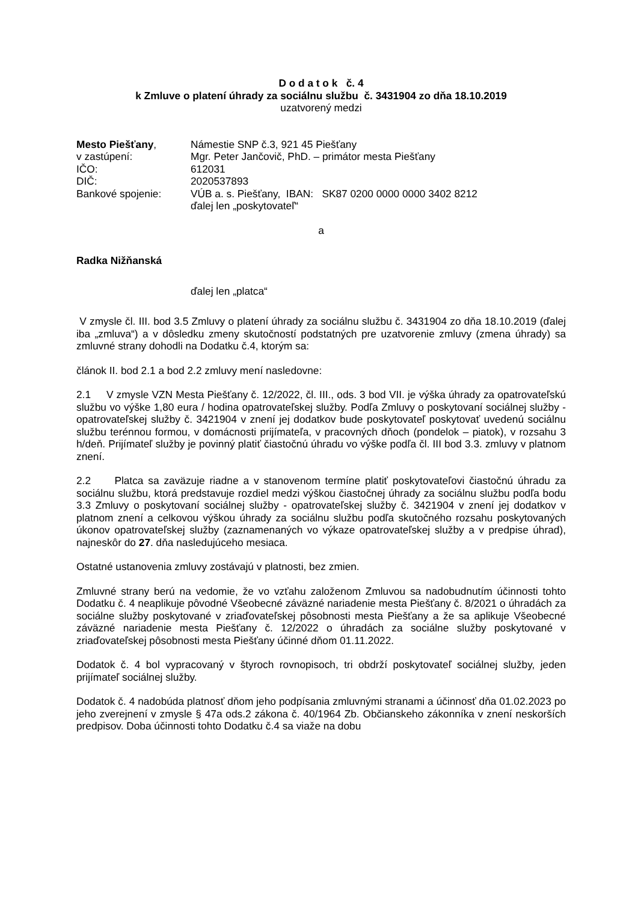D o d a t o k č. 4
k Zmluve o platení úhrady za sociálnu službu č. 3431904 zo dňa 18.10.2019
uzatvorený medzi
| Mesto Piešťany , | Námestie SNP č.3, 921 45 Piešťany |
| v zastúpení: | Mgr. Peter Jančovič, PhD. – primátor mesta Piešťany |
| IČO: | 612031 |
| DIČ: | 2020537893 |
| Bankové spojenie: | VÚB a. s. Piešťany, IBAN: SK87 0200 0000 0000 3402 8212 |
| | ďalej len „poskytovateľ“ |
a
Radka Nižňanská
ďalej len „platca“
V zmysle čl. III. bod 3.5 Zmluvy o platení úhrady za sociálnu službu č. 3431904 zo dňa 18.10.2019 (ďalej iba „zmluva“) a v dôsledku zmeny skutočností podstatných pre uzatvorenie zmluvy (zmena úhrady) sa zmluvné strany dohodli na Dodatku č.4, ktorým sa:
článok II. bod 2.1 a bod 2.2 zmluvy mení nasledovne:
2.1 V zmysle VZN Mesta Piešťany č. 12/2022, čl. III., ods. 3 bod VII. je výška úhrady za opatrovateľskú službu vo výške 1,80 eura / hodina opatrovateľskej služby. Podľa Zmluvy o poskytovaní sociálnej služby - opatrovateľskej služby č. 3421904 v znení jej dodatkov bude poskytovateľ poskytovať uvedenú sociálnu službu terénnou formou, v domácnosti prijímateľa, v pracovných dňoch (pondelok – piatok), v rozsahu 3 h/deň. Prijímateľ služby je povinný platiť čiastočnú úhradu vo výške podľa čl. III bod 3.3. zmluvy v platnom znení.
2.2 Platca sa zaväzuje riadne a v stanovenom termíne platiť poskytovateľovi čiastočnú úhradu za sociálnu službu, ktorá predstavuje rozdiel medzi výškou čiastočnej úhrady za sociálnu službu podľa bodu 3.3 Zmluvy o poskytovaní sociálnej služby - opatrovateľskej služby č. 3421904 v znení jej dodatkov v platnom znení a celkovou výškou úhrady za sociálnu službu podľa skutočného rozsahu poskytovaných úkonov opatrovateľskej služby (zaznamenaných vo výkaze opatrovateľskej služby a v predpise úhrad), najneskôr do 27. dňa nasledujúceho mesiaca.
Ostatné ustanovenia zmluvy zostávajú v platnosti, bez zmien.
Zmluvné strany berú na vedomie, že vo vzťahu založenom Zmluvou sa nadobudnutím účinnosti tohto Dodatku č. 4 neaplikuje pôvodné Všeobecné záväzné nariadenie mesta Piešťany č. 8/2021 o úhradách za sociálne služby poskytované v zriaďovateľskej pôsobnosti mesta Piešťany a že sa aplikuje Všeobecné záväzné nariadenie mesta Piešťany č. 12/2022 o úhradách za sociálne služby poskytované v zriaďovateľskej pôsobnosti mesta Piešťany účinné dňom 01.11.2022.
Dodatok č. 4 bol vypracovaný v štyroch rovnopisoch, tri obdrží poskytovateľ sociálnej služby, jeden prijímateľ sociálnej služby.
Dodatok č. 4 nadobúda platnosť dňom jeho podpísania zmluvnými stranami a účinnosť dňa 01.02.2023 po jeho zverejnení v zmysle § 47a ods.2 zákona č. 40/1964 Zb. Občianskeho zákonníka v znení neskorších predpisov. Doba účinnosti tohto Dodatku č.4 sa viaže na dobu